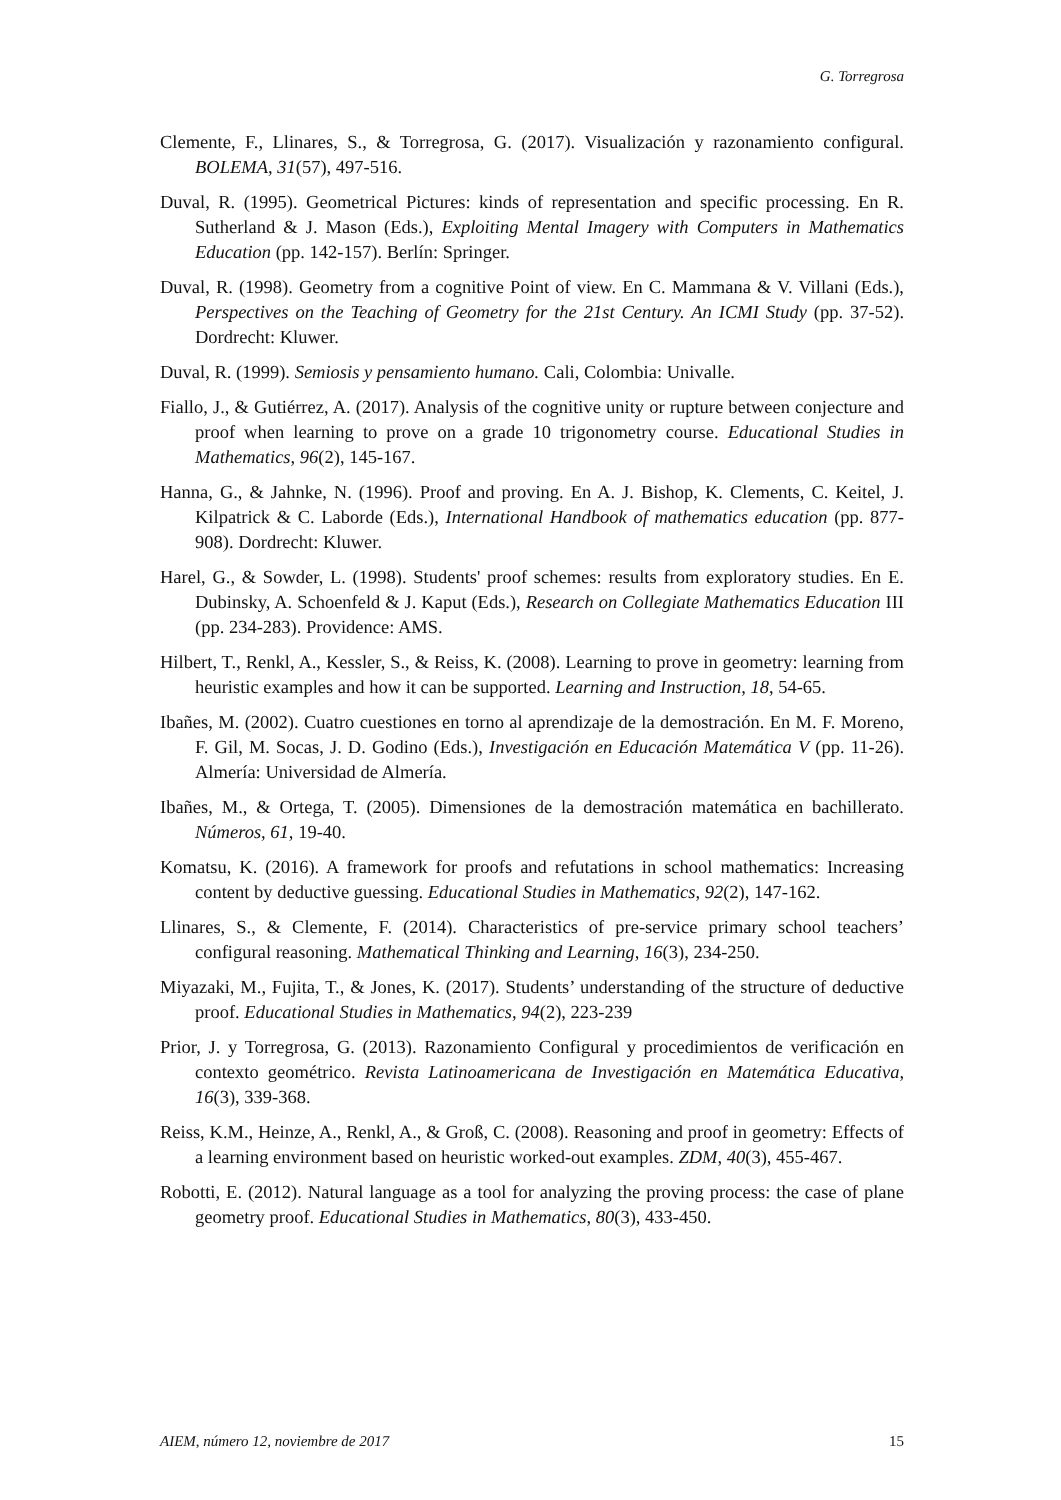G. Torregrosa
Clemente, F., Llinares, S., & Torregrosa, G. (2017). Visualización y razonamiento configural. BOLEMA, 31(57), 497-516.
Duval, R. (1995). Geometrical Pictures: kinds of representation and specific processing. En R. Sutherland & J. Mason (Eds.), Exploiting Mental Imagery with Computers in Mathematics Education (pp. 142-157). Berlín: Springer.
Duval, R. (1998). Geometry from a cognitive Point of view. En C. Mammana & V. Villani (Eds.), Perspectives on the Teaching of Geometry for the 21st Century. An ICMI Study (pp. 37-52). Dordrecht: Kluwer.
Duval, R. (1999). Semiosis y pensamiento humano. Cali, Colombia: Univalle.
Fiallo, J., & Gutiérrez, A. (2017). Analysis of the cognitive unity or rupture between conjecture and proof when learning to prove on a grade 10 trigonometry course. Educational Studies in Mathematics, 96(2), 145-167.
Hanna, G., & Jahnke, N. (1996). Proof and proving. En A. J. Bishop, K. Clements, C. Keitel, J. Kilpatrick & C. Laborde (Eds.), International Handbook of mathematics education (pp. 877-908). Dordrecht: Kluwer.
Harel, G., & Sowder, L. (1998). Students' proof schemes: results from exploratory studies. En E. Dubinsky, A. Schoenfeld & J. Kaput (Eds.), Research on Collegiate Mathematics Education III (pp. 234-283). Providence: AMS.
Hilbert, T., Renkl, A., Kessler, S., & Reiss, K. (2008). Learning to prove in geometry: learning from heuristic examples and how it can be supported. Learning and Instruction, 18, 54-65.
Ibañes, M. (2002). Cuatro cuestiones en torno al aprendizaje de la demostración. En M. F. Moreno, F. Gil, M. Socas, J. D. Godino (Eds.), Investigación en Educación Matemática V (pp. 11-26). Almería: Universidad de Almería.
Ibañes, M., & Ortega, T. (2005). Dimensiones de la demostración matemática en bachillerato. Números, 61, 19-40.
Komatsu, K. (2016). A framework for proofs and refutations in school mathematics: Increasing content by deductive guessing. Educational Studies in Mathematics, 92(2), 147-162.
Llinares, S., & Clemente, F. (2014). Characteristics of pre-service primary school teachers’ configural reasoning. Mathematical Thinking and Learning, 16(3), 234-250.
Miyazaki, M., Fujita, T., & Jones, K. (2017). Students’ understanding of the structure of deductive proof. Educational Studies in Mathematics, 94(2), 223-239
Prior, J. y Torregrosa, G. (2013). Razonamiento Configural y procedimientos de verificación en contexto geométrico. Revista Latinoamericana de Investigación en Matemática Educativa, 16(3), 339-368.
Reiss, K.M., Heinze, A., Renkl, A., & Groß, C. (2008). Reasoning and proof in geometry: Effects of a learning environment based on heuristic worked-out examples. ZDM, 40(3), 455-467.
Robotti, E. (2012). Natural language as a tool for analyzing the proving process: the case of plane geometry proof. Educational Studies in Mathematics, 80(3), 433-450.
AIEM, número 12, noviembre de 2017 15